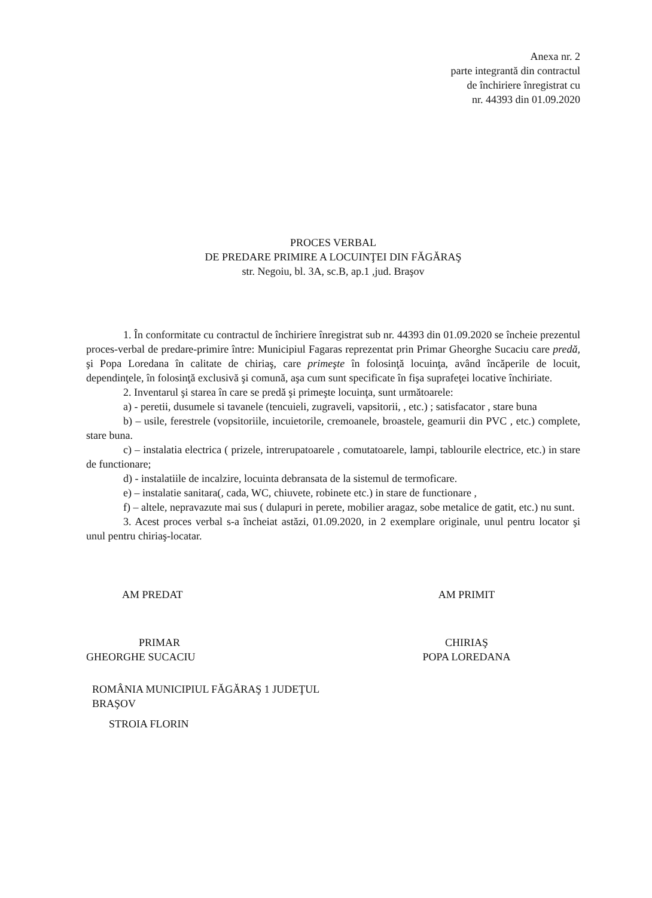Anexa nr. 2
parte integrantă din contractul
de închiriere înregistrat cu
nr. 44393 din 01.09.2020
PROCES VERBAL
DE PREDARE PRIMIRE A LOCUINŢEI DIN FĂGĂRAŞ
str. Negoiu, bl. 3A, sc.B, ap.1 ,jud. Braşov
1. În conformitate cu contractul de închiriere înregistrat sub nr. 44393 din 01.09.2020 se încheie prezentul proces-verbal de predare-primire între: Municipiul Fagaras reprezentat prin Primar Gheorghe Sucaciu care predă, şi Popa Loredana în calitate de chiriaş, care primeşte în folosinţă locuinţa, având încăperile de locuit, dependinţele, în folosinţă exclusivă şi comună, aşa cum sunt specificate în fişa suprafeţei locative închiriate.
2. Inventarul şi starea în care se predă şi primeşte locuinţa, sunt următoarele:
a) - peretii, dusumele si tavanele (tencuieli, zugraveli, vapsitorii, , etc.) ; satisfacator , stare buna
b) – usile, ferestrele (vopsitoriile, incuietorile, cremoanele, broastele, geamurii din PVC , etc.) complete, stare buna.
c) – instalatia electrica ( prizele, intrerupatoarele , comutatoarele, lampi, tablourile electrice, etc.) in stare de functionare;
d) - instalatiile de incalzire, locuinta debransata de la sistemul de termoficare.
e) – instalatie sanitara(, cada, WC, chiuvete, robinete etc.) in stare de functionare ,
f) – altele, nepravazute mai sus ( dulapuri in perete, mobilier aragaz, sobe metalice de gatit, etc.) nu sunt.
3. Acest proces verbal s-a încheiat astăzi, 01.09.2020, in 2 exemplare originale, unul pentru locator şi unul pentru chiriaş-locatar.
AM PREDAT
PRIMAR
GHEORGHE SUCACIU
ROMÂNIA MUNICIPIUL FĂGĂRAŞ 1 JUDEŢUL BRAŞOV
STROIA FLORIN
AM PRIMIT
CHIRIAŞ
POPA LOREDANA